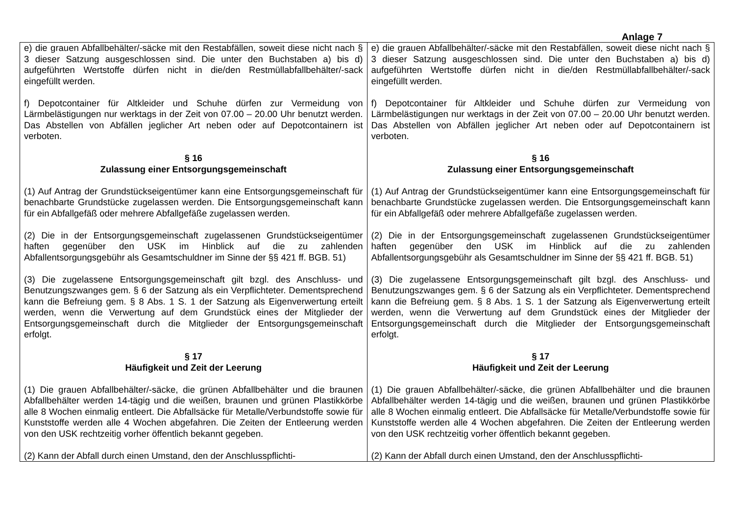Anlage 7
| e) die grauen Abfallbehälter/-säcke mit den Restabfällen, soweit diese nicht nach § 3 dieser Satzung ausgeschlossen sind. Die unter den Buchstaben a) bis d) aufgeführten Wertstoffe dürfen nicht in die/den Restmüllabfallbehälter/-sack eingefüllt werden. f) Depotcontainer für Altkleider und Schuhe dürfen zur Vermeidung von Lärmbelästigungen nur werktags in der Zeit von 07.00 – 20.00 Uhr benutzt werden. Das Abstellen von Abfällen jeglicher Art neben oder auf Depotcontainern ist verboten. § 16 Zulassung einer Entsorgungsgemeinschaft (1) Auf Antrag der Grundstückseigentümer kann eine Entsorgungsgemeinschaft für benachbarte Grundstücke zugelassen werden. Die Entsorgungsgemeinschaft kann für ein Abfallgefäß oder mehrere Abfallgefäße zugelassen werden. (2) Die in der Entsorgungsgemeinschaft zugelassenen Grundstückseigentümer haften gegenüber den USK im Hinblick auf die zu zahlenden Abfallentsorgungsgebühr als Gesamtschuldner im Sinne der §§ 421 ff. BGB. 51) (3) Die zugelassene Entsorgungsgemeinschaft gilt bzgl. des Anschluss- und Benutzungszwanges gem. § 6 der Satzung als ein Verpflichteter. Dementsprechend kann die Befreiung gem. § 8 Abs. 1 S. 1 der Satzung als Eigenverwertung erteilt werden, wenn die Verwertung auf dem Grundstück eines der Mitglieder der Entsorgungsgemeinschaft durch die Mitglieder der Entsorgungsgemeinschaft erfolgt. § 17 Häufigkeit und Zeit der Leerung (1) Die grauen Abfallbehälter/-säcke, die grünen Abfallbehälter und die braunen Abfallbehälter werden 14-tägig und die weißen, braunen und grünen Plastikkörbe alle 8 Wochen einmalig entleert. Die Abfallsäcke für Metalle/Verbundstoffe sowie für Kunststoffe werden alle 4 Wochen abgefahren. Die Zeiten der Entleerung werden von den USK rechtzeitig vorher öffentlich bekannt gegeben. (2) Kann der Abfall durch einen Umstand, den der Anschlusspflichti- | e) die grauen Abfallbehälter/-säcke mit den Restabfällen, soweit diese nicht nach § 3 dieser Satzung ausgeschlossen sind. Die unter den Buchstaben a) bis d) aufgeführten Wertstoffe dürfen nicht in die/den Restmüllabfallbehälter/-sack eingefüllt werden. f) Depotcontainer für Altkleider und Schuhe dürfen zur Vermeidung von Lärmbelästigungen nur werktags in der Zeit von 07.00 – 20.00 Uhr benutzt werden. Das Abstellen von Abfällen jeglicher Art neben oder auf Depotcontainern ist verboten. § 16 Zulassung einer Entsorgungsgemeinschaft (1) Auf Antrag der Grundstückseigentümer kann eine Entsorgungsgemeinschaft für benachbarte Grundstücke zugelassen werden. Die Entsorgungsgemeinschaft kann für ein Abfallgefäß oder mehrere Abfallgefäße zugelassen werden. (2) Die in der Entsorgungsgemeinschaft zugelassenen Grundstückseigentümer haften gegenüber den USK im Hinblick auf die zu zahlenden Abfallentsorgungsgebühr als Gesamtschuldner im Sinne der §§ 421 ff. BGB. 51) (3) Die zugelassene Entsorgungsgemeinschaft gilt bzgl. des Anschluss- und Benutzungszwanges gem. § 6 der Satzung als ein Verpflichteter. Dementsprechend kann die Befreiung gem. § 8 Abs. 1 S. 1 der Satzung als Eigenverwertung erteilt werden, wenn die Verwertung auf dem Grundstück eines der Mitglieder der Entsorgungsgemeinschaft durch die Mitglieder der Entsorgungsgemeinschaft erfolgt. § 17 Häufigkeit und Zeit der Leerung (1) Die grauen Abfallbehälter/-säcke, die grünen Abfallbehälter und die braunen Abfallbehälter werden 14-tägig und die weißen, braunen und grünen Plastikkörbe alle 8 Wochen einmalig entleert. Die Abfallsäcke für Metalle/Verbundstoffe sowie für Kunststoffe werden alle 4 Wochen abgefahren. Die Zeiten der Entleerung werden von den USK rechtzeitig vorher öffentlich bekannt gegeben. (2) Kann der Abfall durch einen Umstand, den der Anschlusspflichti- |